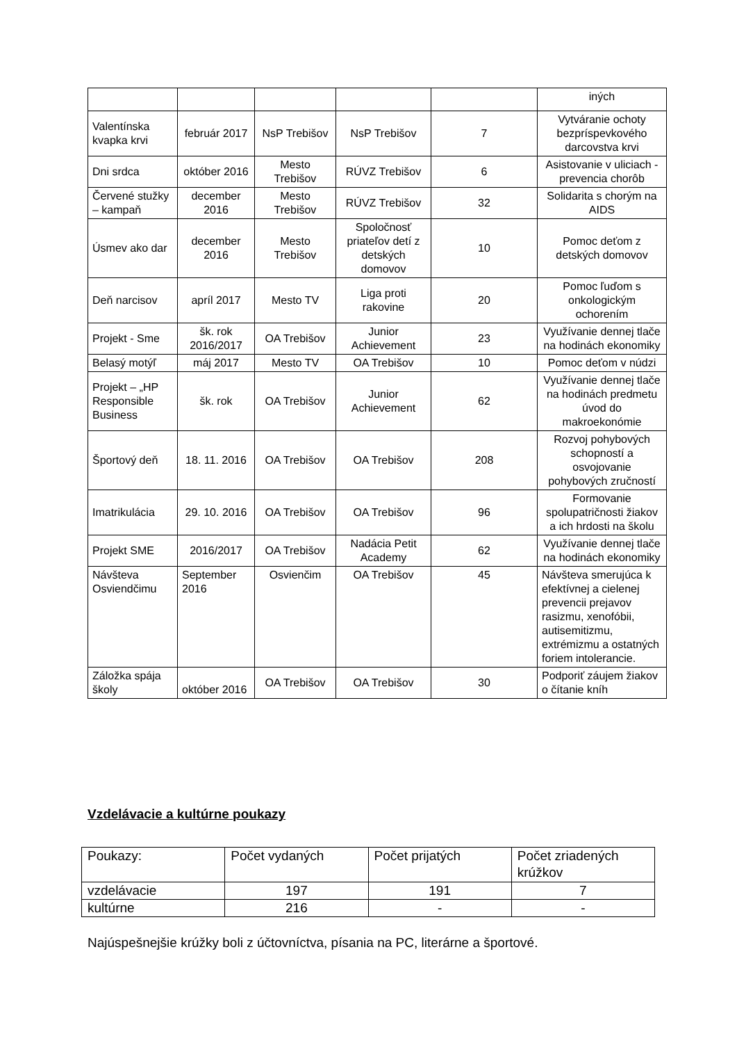| | | | | | iných |
| Valentínska kvapka krvi | február 2017 | NsP Trebišov | NsP Trebišov | 7 | Vytváranie ochoty bezpríspevkového darcovstva krvi |
| Dni srdca | október 2016 | Mesto Trebišov | RÚVZ Trebišov | 6 | Asistovanie v uliciach - prevencia chorôb |
| Červené stužky – kampaň | december 2016 | Mesto Trebišov | RÚVZ Trebišov | 32 | Solidarita s chorým na AIDS |
| Úsmev ako dar | december 2016 | Mesto Trebišov | Spoločnosť priateľov detí z detských domovov | 10 | Pomoc deťom z detských domovov |
| Deň narcisov | apríl 2017 | Mesto TV | Liga proti rakovine | 20 | Pomoc ľuďom s onkologickým ochorením |
| Projekt - Sme | šk. rok 2016/2017 | OA Trebišov | Junior Achievement | 23 | Využívanie dennej tlače na hodinách ekonomiky |
| Belasý motýľ | máj 2017 | Mesto TV | OA Trebišov | 10 | Pomoc deťom v núdzi |
| Projekt – „HP Responsible Business | šk. rok | OA Trebišov | Junior Achievement | 62 | Využívanie dennej tlače na hodinách predmetu úvod do makroekonómie |
| Športový deň | 18. 11. 2016 | OA Trebišov | OA Trebišov | 208 | Rozvoj pohybových schopností a osvojovanie pohybových zručností |
| Imatrikulácia | 29. 10. 2016 | OA Trebišov | OA Trebišov | 96 | Formovanie spolupatričnosti žiakov a ich hrdosti na školu |
| Projekt SME | 2016/2017 | OA Trebišov | Nadácia Petit Academy | 62 | Využívanie dennej tlače na hodinách ekonomiky |
| Návšteva Osviendčimu | September 2016 | Osvienčim | OA Trebišov | 45 | Návšteva smerujúca k efektívnej a cielenej prevencii prejavov rasizmu, xenofóbii, autisemitizmu, extrémizmu a ostatných foriem intolerancie. |
| Záložka spája školy | október 2016 | OA Trebišov | OA Trebišov | 30 | Podporiť záujem žiakov o čítanie kníh |
Vzdelávacie a kultúrne poukazy
| Poukazy: | Počet vydaných | Počet prijatých | Počet zriadených krúžkov |
| vzdelávacie | 197 | 191 | 7 |
| kultúrne | 216 | - | - |
Najúspešnejšie krúžky boli z účtovníctva, písania na PC, literárne a športové.